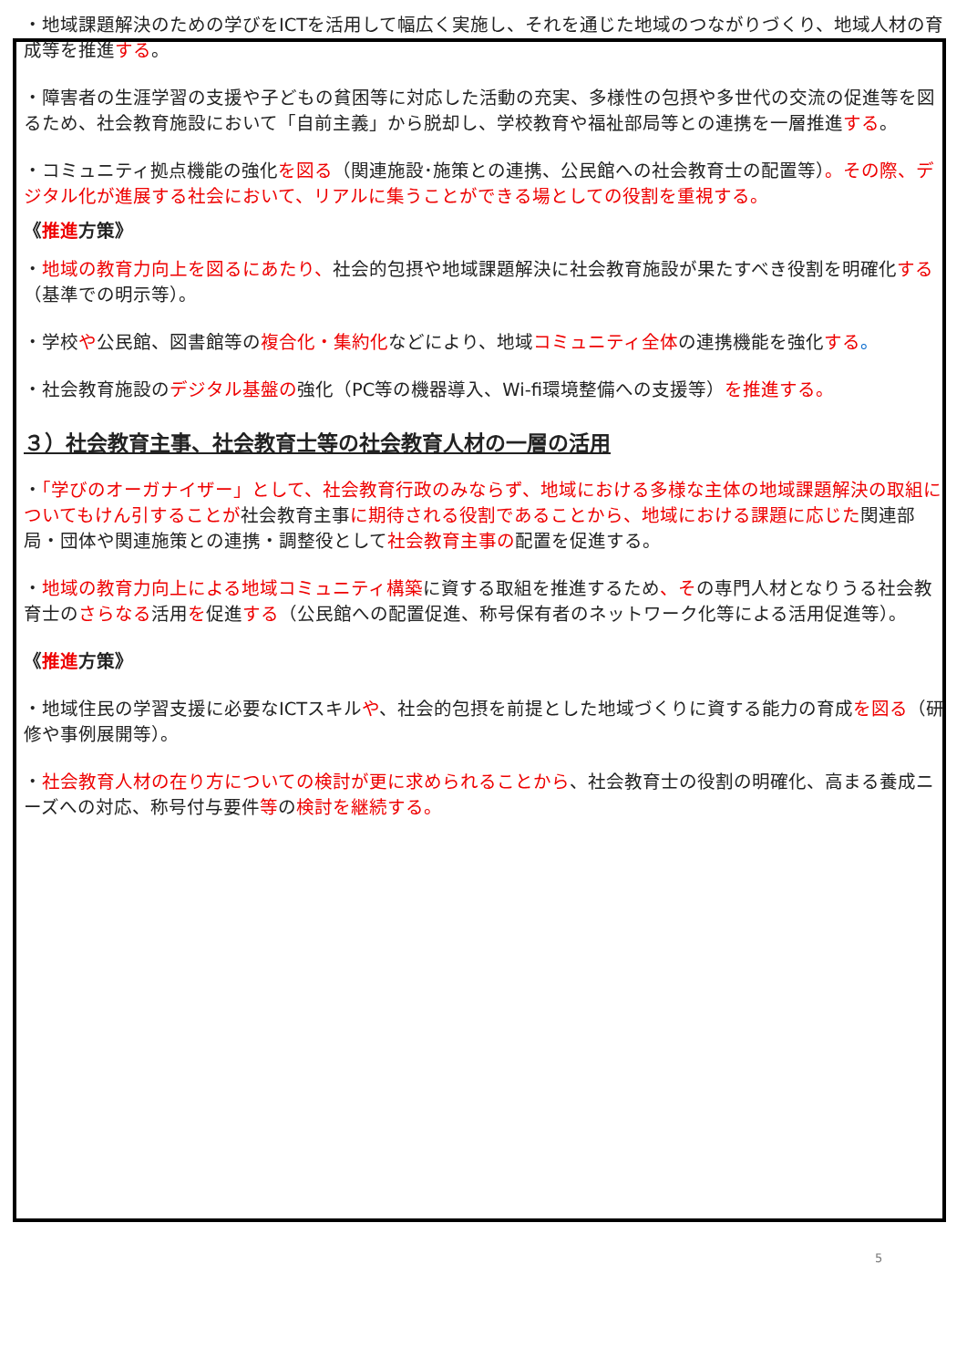・地域課題解決のための学びをICTを活用して幅広く実施し、それを通じた地域のつながりづくり、地域人材の育成等を推進する。
・障害者の生涯学習の支援や子どもの貧困等に対応した活動の充実、多様性の包摂や多世代の交流の促進等を図るため、社会教育施設において「自前主義」から脱却し、学校教育や福祉部局等との連携を一層推進する。
・コミュニティ拠点機能の強化を図る（関連施設･施策との連携、公民館への社会教育士の配置等）。その際、デジタル化が進展する社会において、リアルに集うことができる場としての役割を重視する。
《推進方策》
・地域の教育力向上を図るにあたり、社会的包摂や地域課題解決に社会教育施設が果たすべき役割を明確化する（基準での明示等）。
・学校や公民館、図書館等の複合化・集約化などにより、地域コミュニティ全体の連携機能を強化する。
・社会教育施設のデジタル基盤の強化（PC等の機器導入、Wi-fi環境整備への支援等）を推進する。
３）社会教育主事、社会教育士等の社会教育人材の一層の活用
・「学びのオーガナイザー」として、社会教育行政のみならず、地域における多様な主体の地域課題解決の取組についてもけん引することが社会教育主事に期待される役割であることから、地域における課題に応じた関連部局・団体や関連施策との連携・調整役として社会教育主事の配置を促進する。
・地域の教育力向上による地域コミュニティ構築に資する取組を推進するため、その専門人材となりうる社会教育士のさらなる活用を促進する（公民館への配置促進、称号保有者のネットワーク化等による活用促進等）。
《推進方策》
・地域住民の学習支援に必要なICTスキルや、社会的包摂を前提とした地域づくりに資する能力の育成を図る（研修や事例展開等）。
・社会教育人材の在り方についての検討が更に求められることから、社会教育士の役割の明確化、高まる養成ニーズへの対応、称号付与要件等の検討を継続する。
5